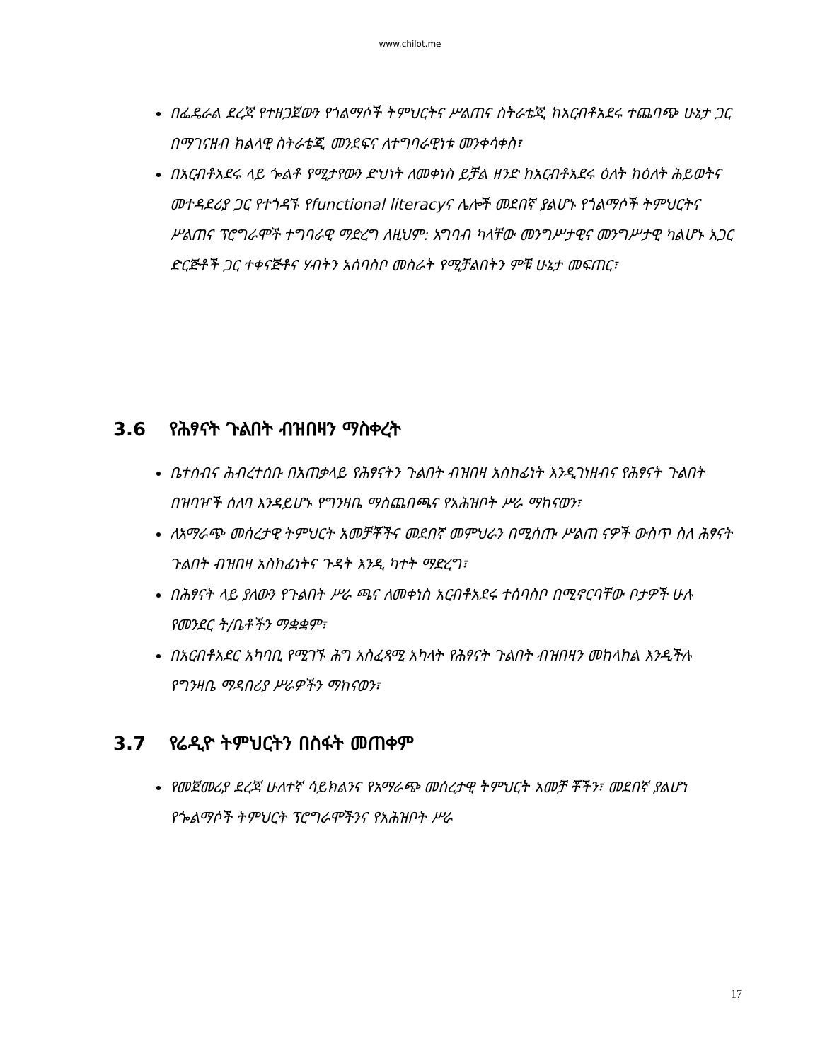www.chilot.me
በፌዴራል ደረጃ የተዘጋጀውን የጎልማሶች ትምህርትና ሥልጠና ስትራቴጂ ከአርብቶአደሩ ተጨባጭ ሁኔታ ጋር በማገናዘብ ክልላዊ ስትራቴጂ መንደፍና ለተግባራዊነቱ መንቀሳቀስ፣
በአርብቶአደሩ ላይ ጐልቶ የሚታየውን ድህነት ለመቀነስ ይቻል ዘንድ ከአርብቶአደሩ ዕለት ከዕለት ሕይወትና መተዳደሪያ ጋር የተጎዳኙ የfunctional literacyና ሌሎች መደበኛ ያልሆኑ የጎልማሶች ትምህርትና ሥልጠና ፕሮግራሞች ተግባራዊ ማድረግ ለዚህም: አግባብ ካላቸው መንግሥታዊና መንግሥታዊ ካልሆኑ አጋር ድርጅቶች ጋር ተቀናጅቶና ሃብትን አሰባስቦ መስራት የሚቻልበትን ምቹ ሁኔታ መፍጠር፣
3.6 የሕፃናት ጉልበት ብዝበዛን ማስቀረት
ቤተሰብና ሕብረተሰቡ በአጠቃላይ የሕፃናትን ጉልበት ብዝበዛ አስከፊነት እንዲገነዘብና የሕፃናት ጉልበት በዝባዦች ሰለባ እንዳይሆኑ የግንዛቤ ማስጨበጫና የአሕዝቦት ሥራ ማከናወን፣
ለአማራጭ መሰረታዊ ትምህርት አመቻቾችና መደበኛ መምህራን በሚሰጡ ሥልጠ ናዎች ውስጥ ስለ ሕፃናት ጉልበት ብዝበዛ አስከፊነትና ጉዳት እንዲ ካተት ማድረግ፣
በሕፃናት ላይ ያለውን የጉልበት ሥራ ጫና ለመቀነስ አርብቶአደሩ ተሰባስቦ በሚኖርባቸው ቦታዎች ሁሉ የመንደር ት/ቤቶችን ማቋቋም፣
በአርብቶአደር አካባቢ የሚገኙ ሕግ አስፈጻሚ አካላት የሕፃናት ጉልበት ብዝበዛን መከላከል እንዲችሉ የግንዛቤ ማዳበሪያ ሥራዎችን ማከናወን፣
3.7 የሬዲዮ ትምህርትን በስፋት መጠቀም
የመጀመሪያ ደረጃ ሁለተኛ ሳይክልንና የአማራጭ መሰረታዊ ትምህርት አመቻ ቾችን፣ መደበኛ ያልሆነ የጐልማሶች ትምህርት ፕሮግራሞችንና የአሕዝቦት ሥራ
17